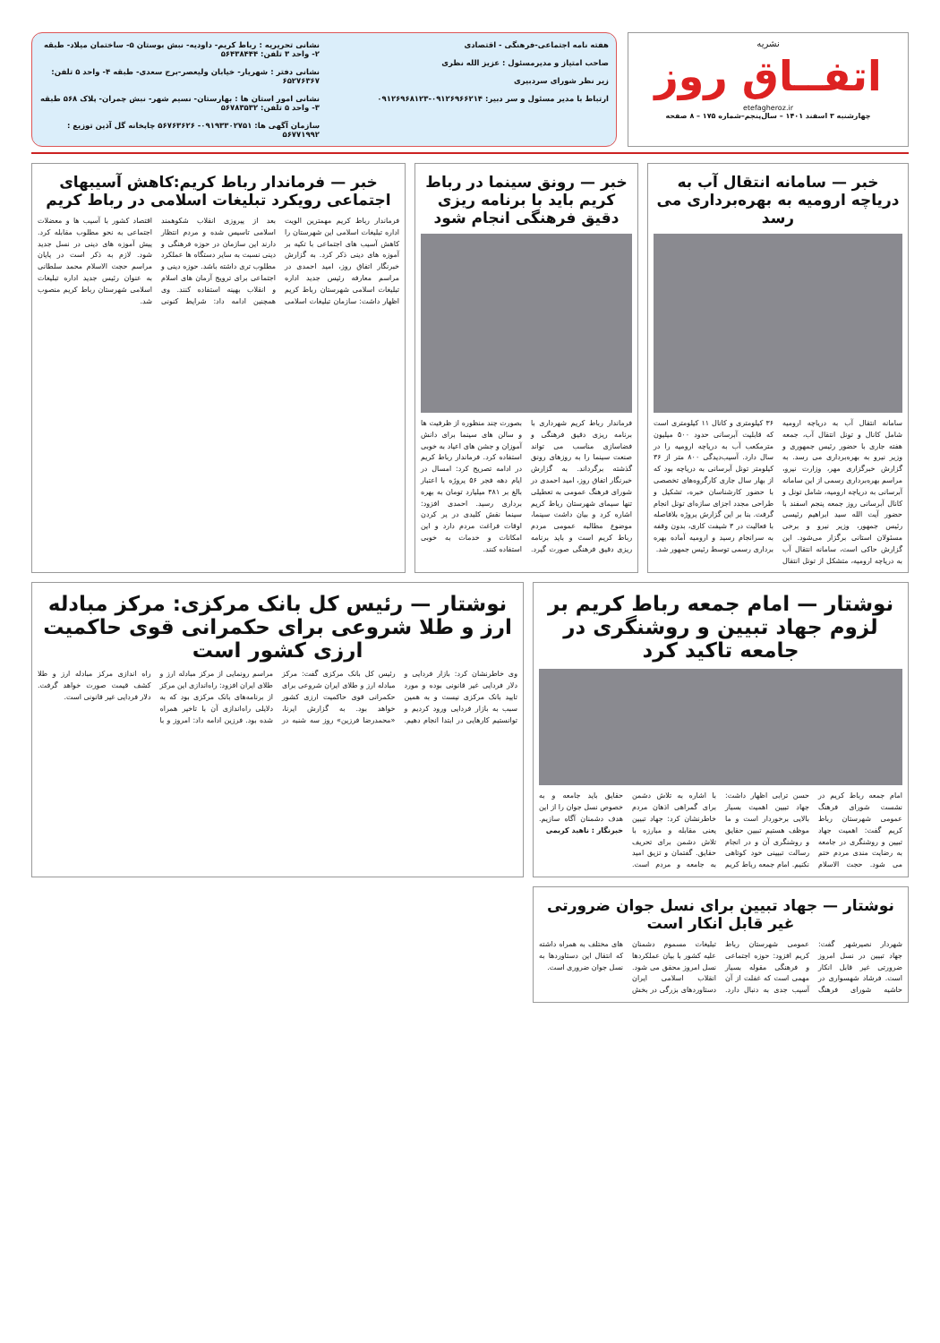نشریه
اتفــاق روز
etefagheroz.ir
چهارشنبه ۳ اسفند ۱۴۰۱ – سال‌پنجم–شماره ۱۷۵ – ۸ صفحه
هفته نامه اجتماعی-فرهنگی - اقتصادی
صاحب امتیاز و مدیرمسئول : عزیز الله نظری
زیر نظر شورای سردبیری
ارتباط با مدیر مسئول و سر دبیر: ۰۹۱۲۶۹۶۶۲۱۴-۰۹۱۲۶۹۶۸۱۲۳
نشانی تحریریه : رباط کریم- داودیه- نبش بوستان ۵- ساختمان میلاد- طبقه ۲- واحد ۳ تلفن: ۵۶۴۳۸۴۴۴
نشانی دفتر : شهریار- خیابان ولیعصر-برج سعدی- طبقه ۴- واحد ۵ تلفن: ۶۵۲۷۶۳۶۷
نشانی امور استان ها : بهارستان- نسیم شهر- نبش چمران- پلاک ۵۶۸ طبقه ۳- واحد ۵ تلفن: ۵۶۷۸۳۵۳۲
سازمان آگهی ها: ۰۹۱۹۳۳۰۲۷۵۱- ۵۶۷۶۳۶۲۶ چاپخانه گل آذین توزیع : ۵۶۷۷۱۹۹۲
خبر — سامانه انتقال آب به دریاچه ارومیه به بهره‌برداری می رسد
سامانه انتقال آب به دریاچه ارومیه شامل کانال و تونل انتقال آب، جمعه هفته جاری با حضور رئیس جمهوری و وزیر نیرو به بهره‌برداری می رسد. به گزارش خبرگزاری مهر، وزارت نیرو، مراسم بهره‌برداری رسمی از این سامانه آبرسانی به دریاچه ارومیه، شامل تونل و کانال آبرسانی روز جمعه پنجم اسفند با حضور آیت الله سید ابراهیم رئیسی رئیس جمهور، وزیر نیرو و برخی مسئولان استانی برگزار می‌شود. این گزارش حاکی است، سامانه انتقال آب به دریاچه ارومیه، متشکل از تونل انتقال ۳۶ کیلومتری و کانال ۱۱ کیلومتری است که قابلیت آبرسانی حدود ۵۰۰ میلیون مترمکعب آب به دریاچه ارومیه را در سال دارد. آسیب‌دیدگی ۸۰۰ متر از ۳۶ کیلومتر تونل آبرسانی به دریاچه بود که از بهار سال جاری کارگروه‌های تخصصی با حضور کارشناسان خبره، تشکیل و طراحی مجدد اجزای سازه‌ای تونل انجام گرفت. بنا بر این گزارش پروژه بلافاصله با فعالیت در ۳ شیفت کاری، بدون وقفه به سرانجام رسید و اروميه آماده بهره برداری رسمی توسط رئیس جمهور شد.
خبر — رونق سینما در رباط کریم باید با برنامه ریزی دقیق فرهنگی انجام شود
فرماندار رباط کریم شهرداری با برنامه ریزی دقیق فرهنگی و فضاسازی مناسب می تواند صنعت سینما را به روزهای رونق گذشته برگرداند. به گزارش خبرنگار اتفاق روز، امید احمدی در شورای فرهنگ عمومی به تعطیلی تنها سیمای شهرستان رباط کریم اشاره کرد و بیان داشت سینما، موضوع مطالبه عمومی مردم رباط کریم است و باید برنامه ریزی دقیق فرهنگی صورت گیرد. بصورت چند منظوره از ظرفیت ها و سالن های سینما برای دانش آموزان و جشن های اعیاد به خوبی استفاده کرد. فرماندار رباط کریم در ادامه تصریح کرد: امسال در ایام دهه فجر ۵۶ پروژه با اعتبار بالغ بر ۳۸۱ میلیارد تومان به بهره برداری رسید. احمدی افزود: سینما نقش کلیدی در پر کردن اوقات فراغت مردم دارد و این امکانات و خدمات به خوبی استفاده کنند.
خبر — فرماندار رباط کریم:کاهش آسیبهای اجتماعی رویکرد تبلیغات اسلامی در رباط کریم
فرماندار رباط کریم مهمترین الویت اداره تبلیغات اسلامی این شهرستان را کاهش آسیب های اجتماعی با تکیه بر آموزه های دینی ذکر کرد. به گزارش خبرنگار اتفاق روز، امید احمدی در مراسم معارفه رئیس جدید اداره تبلیغات اسلامی شهرستان رباط کریم اظهار داشت: سازمان تبلیغات اسلامی بعد از پیروزی انقلاب شکوهمند اسلامی تاسیس شده و مردم انتظار دارند این سازمان در حوزه فرهنگی و دینی نسبت به سایر دستگاه ها عملکرد مطلوب تری داشته باشد. حوزه دینی و اجتماعی برای ترویج آرمان های اسلام و انقلاب بهینه استفاده کنند. وی همچنین ادامه داد: شرایط کنونی اقتصاد کشور با آسیب ها و معضلات اجتماعی به نحو مطلوب مقابله کرد. پیش آموزه های دینی در نسل جدید شود. لازم به ذکر است در پایان مراسم حجت الاسلام محمد سلطانی به عنوان رئیس جدید اداره تبلیغات اسلامی شهرستان رباط کریم منصوب شد.
نوشتار — امام جمعه رباط کریم بر لزوم جهاد تبیین و روشنگری در جامعه تاکید کرد
امام جمعه رباط کریم در نشست شورای فرهنگ عمومی شهرستان رباط کریم گفت: اهمیت جهاد تبیین و روشنگری در جامعه به رضایت مندی مردم ختم می شود. حجت الاسلام حسن ترابی اظهار داشت: جهاد تبیین اهمیت بسیار بالایی برخوردار است و ما موظف هستیم تبیین حقایق و روشنگری آن و در انجام رسالت تبیینی خود کوتاهی نکنیم. امام جمعه رباط کریم با اشاره به تلاش دشمن برای گمراهی اذهان مردم خاطرنشان کرد: جهاد تبیین یعنی مقابله و مبارزه با تلاش دشمن برای تحریف حقایق. گفتمان و تزیق امید به جامعه و مردم است. حقایق باید جامعه و به خصوص نسل جوان را از این هدف دشمنان آگاه سازیم. خبرنگار : ناهید کریمی
نوشتار — رئیس کل بانک مرکزی: مرکز مبادله ارز و طلا شروعی برای حکمرانی قوی حاکمیت ارزی کشور است
وی خاطرنشان کرد: بازار فردایی و دلار فردایی غیر قانونی بوده و مورد تایید بانک مرکزی نیست و به همین سبب به بازار فردایی ورود کردیم و توانستیم کارهایی در ابتدا انجام دهیم. رئیس کل بانک مرکزی گفت: مرکز مبادله ارز و طلای ایران شروعی برای حکمرانی قوی حاکمیت ارزی کشور خواهد بود. به گزارش ایرنا، «محمدرضا فرزین» روز سه شنبه در مراسم رونمایی از مرکز مبادله ارز و طلای ایران افزود: راه‌اندازی این مرکز از برنامه‌های بانک مرکزی بود که به دلایلی راه‌اندازی آن با تاخیر همراه شده بود. فرزین ادامه داد: امروز و با راه اندازی مرکز مبادله ارز و طلا کشف قیمت صورت خواهد گرفت. دلار فردایی غیر قانونی است.
نوشتار — جهاد تبیین برای نسل جوان ضرورتی غیر قابل انکار است
شهردار نصیرشهر گفت: جهاد تبیین در نسل امروز ضرورتی غیر قابل انکار است. فرشاد شهسواری در حاشیه شورای فرهنگ عمومی شهرستان رباط کریم افزود: حوزه اجتماعی و فرهنگی مقوله بسیار مهمی است که غفلت از آن آسیب جدی به دنبال دارد. تبلیغات مسموم دشمنان علیه کشور با بیان عملکردها نسل امروز محقق می شود. انقلاب اسلامی ایران دستاوردهای بزرگی در بخش های مختلف به همراه داشته که انتقال این دستاوردها به نسل جوان ضروری است.